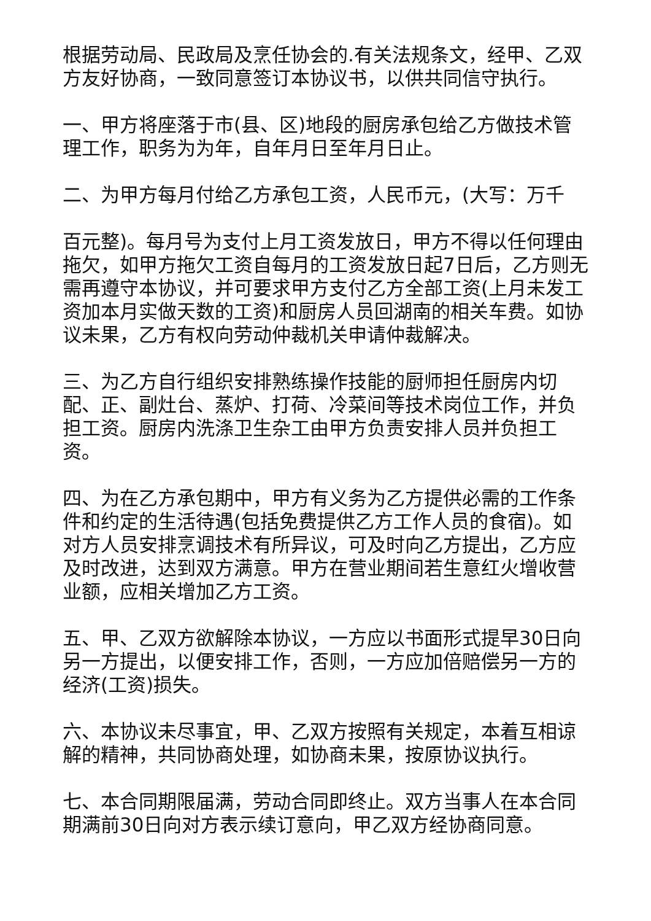根据劳动局、民政局及烹任协会的.有关法规条文，经甲、乙双方友好协商，一致同意签订本协议书，以供共同信守执行。
一、甲方将座落于市(县、区)地段的厨房承包给乙方做技术管理工作，职务为为年，自年月日至年月日止。
二、为甲方每月付给乙方承包工资，人民币元，(大写：万千
百元整)。每月号为支付上月工资发放日，甲方不得以任何理由拖欠，如甲方拖欠工资自每月的工资发放日起7日后，乙方则无需再遵守本协议，并可要求甲方支付乙方全部工资(上月未发工资加本月实做天数的工资)和厨房人员回湖南的相关车费。如协议未果，乙方有权向劳动仲裁机关申请仲裁解决。
三、为乙方自行组织安排熟练操作技能的厨师担任厨房内切配、正、副灶台、蒸炉、打荷、冷菜间等技术岗位工作，并负担工资。厨房内洗涤卫生杂工由甲方负责安排人员并负担工资。
四、为在乙方承包期中，甲方有义务为乙方提供必需的工作条件和约定的生活待遇(包括免费提供乙方工作人员的食宿)。如对方人员安排烹调技术有所异议，可及时向乙方提出，乙方应及时改进，达到双方满意。甲方在营业期间若生意红火增收营业额，应相关增加乙方工资。
五、甲、乙双方欲解除本协议，一方应以书面形式提早30日向另一方提出，以便安排工作，否则，一方应加倍赔偿另一方的经济(工资)损失。
六、本协议未尽事宜，甲、乙双方按照有关规定，本着互相谅解的精神，共同协商处理，如协商未果，按原协议执行。
七、本合同期限届满，劳动合同即终止。双方当事人在本合同期满前30日向对方表示续订意向，甲乙双方经协商同意。